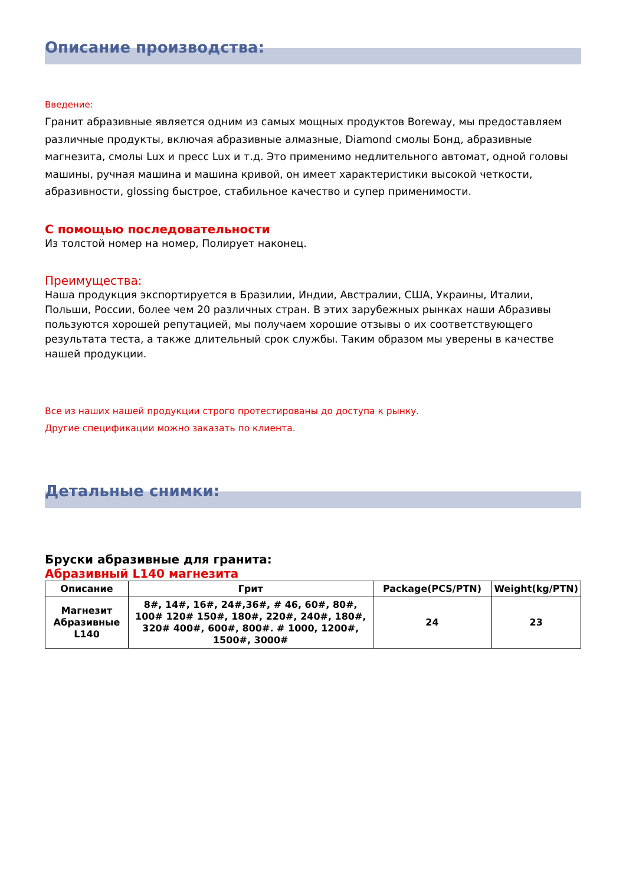Описание производства:
Введение:
Гранит абразивные является одним из самых мощных продуктов Boreway, мы предоставляем различные продукты, включая абразивные алмазные, Diamond смолы Бонд, абразивные магнезита, смолы Lux и пресс Lux и т.д. Это применимо недлительного автомат, одной головы машины, ручная машина и машина кривой, он имеет характеристики высокой четкости, абразивности, glossing быстрое, стабильное качество и супер применимости.
С помощью последовательности
Из толстой номер на номер, Полирует наконец.
Преимущества:
Наша продукция экспортируется в Бразилии, Индии, Австралии, США, Украины, Италии, Польши, России, более чем 20 различных стран. В этих зарубежных рынках наши Абразивы пользуются хорошей репутацией, мы получаем хорошие отзывы о их соответствующего результата теста, а также длительный срок службы. Таким образом мы уверены в качестве нашей продукции.
Все из наших нашей продукции строго протестированы до доступа к рынку.
Другие спецификации можно заказать по клиента.
Детальные снимки:
Бруски абразивные для гранита:
Абразивный L140 магнезита
| Описание | Грит | Package(PCS/PTN) | Weight(kg/PTN) |
| --- | --- | --- | --- |
| Магнезит Абразивные L140 | 8#, 14#, 16#, 24#,36#, # 46, 60#, 80#, 100# 120# 150#, 180#, 220#, 240#, 180#, 320# 400#, 600#, 800#. # 1000, 1200#, 1500#, 3000# | 24 | 23 |